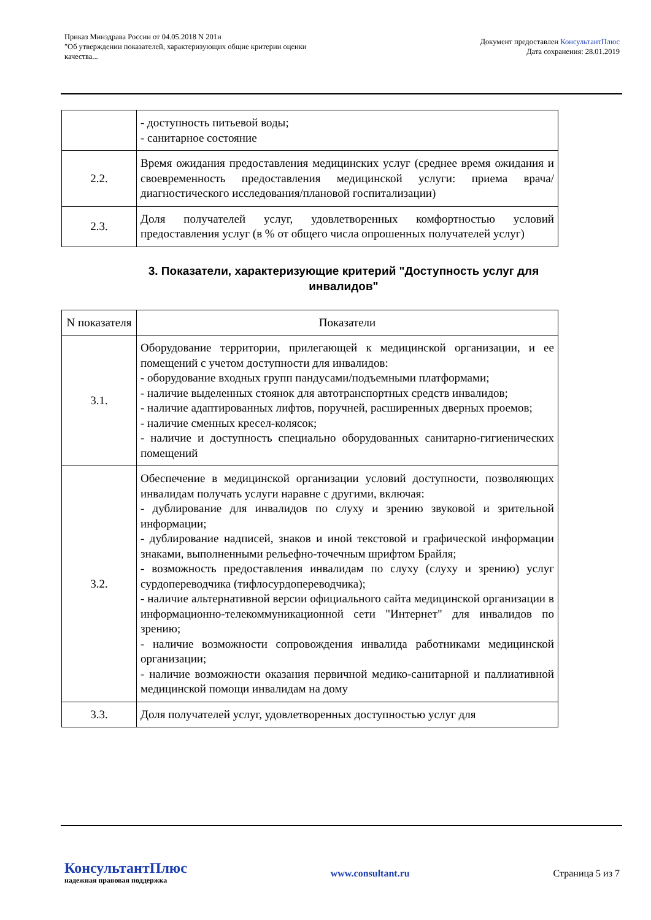Приказ Минздрава России от 04.05.2018 N 201н
"Об утверждении показателей, характеризующих общие критерии оценки
качества...
Документ предоставлен КонсультантПлюс
Дата сохранения: 28.01.2019
| | - доступность питьевой воды; - санитарное состояние |
| 2.2. | Время ожидания предоставления медицинских услуг (среднее время ожидания и своевременность предоставления медицинской услуги: приема врача/диагностического исследования/плановой госпитализации) |
| 2.3. | Доля получателей услуг, удовлетворенных комфортностью условий предоставления услуг (в % от общего числа опрошенных получателей услуг) |
3. Показатели, характеризующие критерий "Доступность услуг для инвалидов"
| N показателя | Показатели |
| --- | --- |
| 3.1. | Оборудование территории, прилегающей к медицинской организации, и ее помещений с учетом доступности для инвалидов: - оборудование входных групп пандусами/подъемными платформами; - наличие выделенных стоянок для автотранспортных средств инвалидов; - наличие адаптированных лифтов, поручней, расширенных дверных проемов; - наличие сменных кресел-колясок; - наличие и доступность специально оборудованных санитарно-гигиенических помещений |
| 3.2. | Обеспечение в медицинской организации условий доступности, позволяющих инвалидам получать услуги наравне с другими, включая: - дублирование для инвалидов по слуху и зрению звуковой и зрительной информации; - дублирование надписей, знаков и иной текстовой и графической информации знаками, выполненными рельефно-точечным шрифтом Брайля; - возможность предоставления инвалидам по слуху (слуху и зрению) услуг сурдопереводчика (тифлосурдопереводчика); - наличие альтернативной версии официального сайта медицинской организации в информационно-телекоммуникационной сети "Интернет" для инвалидов по зрению; - наличие возможности сопровождения инвалида работниками медицинской организации; - наличие возможности оказания первичной медико-санитарной и паллиативной медицинской помощи инвалидам на дому |
| 3.3. | Доля получателей услуг, удовлетворенных доступностью услуг для |
КонсультантПлюс
надежная правовая поддержка
www.consultant.ru Страница 5 из 7